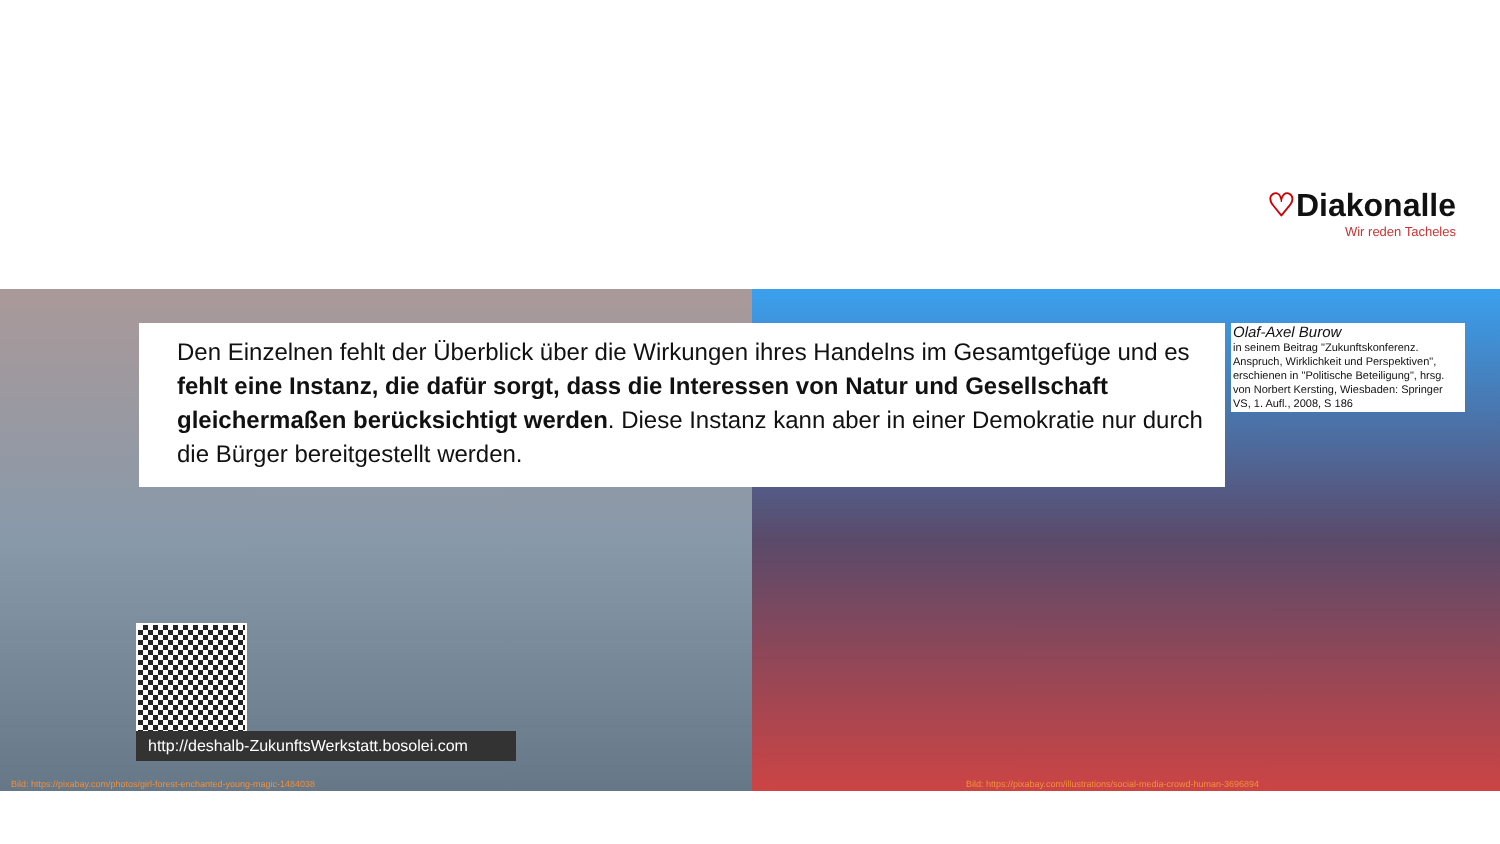♡Diakonalle
Wir reden Tacheles
Den Einzelnen fehlt der Überblick über die Wirkungen ihres Handelns im Gesamtgefüge und es fehlt eine Instanz, die dafür sorgt, dass die Interessen von Natur und Gesellschaft gleichermaßen berücksichtigt werden. Diese Instanz kann aber in einer Demokratie nur durch die Bürger bereitgestellt werden.
Olaf-Axel Burow
in seinem Beitrag "Zukunftskonferenz. Anspruch, Wirklichkeit und Perspektiven", erschienen in "Politische Beteiligung", hrsg. von Norbert Kersting, Wiesbaden: Springer VS, 1. Aufl., 2008, S 186
http://deshalb-ZukunftsWerkstatt.bosolei.com
Bild: https://pixabay.com/photos/girl-forest-enchanted-young-magic-1484038
Bild: https://pixabay.com/illustrations/social-media-crowd-human-3696894